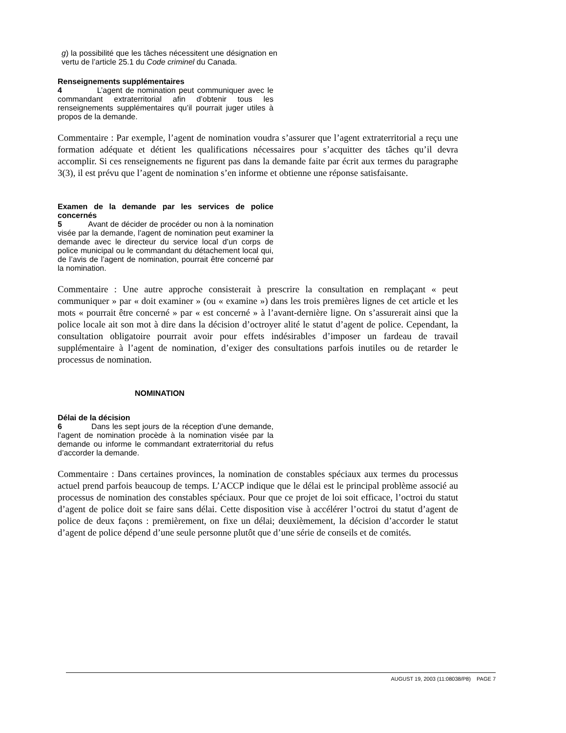g) la possibilité que les tâches nécessitent une désignation en vertu de l’article 25.1 du Code criminel du Canada.
Renseignements supplémentaires
4 L’agent de nomination peut communiquer avec le commandant extraterritorial afin d’obtenir tous les renseignements supplémentaires qu’il pourrait juger utiles à propos de la demande.
Commentaire : Par exemple, l’agent de nomination voudra s’assurer que l’agent extraterritorial a reçu une formation adéquate et détient les qualifications nécessaires pour s’acquitter des tâches qu’il devra accomplir. Si ces renseignements ne figurent pas dans la demande faite par écrit aux termes du paragraphe 3(3), il est prévu que l’agent de nomination s’en informe et obtienne une réponse satisfaisante.
Examen de la demande par les services de police concernés
5 Avant de décider de procéder ou non à la nomination visée par la demande, l’agent de nomination peut examiner la demande avec le directeur du service local d’un corps de police municipal ou le commandant du détachement local qui, de l’avis de l’agent de nomination, pourrait être concerné par la nomination.
Commentaire : Une autre approche consisterait à prescrire la consultation en remplaçant « peut communiquer » par « doit examiner » (ou « examine ») dans les trois premières lignes de cet article et les mots « pourrait être concerné » par « est concerné » à l’avant-dernière ligne. On s’assurerait ainsi que la police locale ait son mot à dire dans la décision d’octroyer alité le statut d’agent de police. Cependant, la consultation obligatoire pourrait avoir pour effets indésirables d’imposer un fardeau de travail supplémentaire à l’agent de nomination, d’exiger des consultations parfois inutiles ou de retarder le processus de nomination.
NOMINATION
Délai de la décision
6 Dans les sept jours de la réception d’une demande, l’agent de nomination procède à la nomination visée par la demande ou informe le commandant extraterritorial du refus d’accorder la demande.
Commentaire : Dans certaines provinces, la nomination de constables spéciaux aux termes du processus actuel prend parfois beaucoup de temps. L’ACCP indique que le délai est le principal problème associé au processus de nomination des constables spéciaux. Pour que ce projet de loi soit efficace, l’octroi du statut d’agent de police doit se faire sans délai. Cette disposition vise à accélérer l’octroi du statut d’agent de police de deux façons : premièrement, on fixe un délai; deuxièmement, la décision d’accorder le statut d’agent de police dépend d’une seule personne plutôt que d’une série de conseils et de comités.
AUGUST 19, 2003 (11:08038/P8) PAGE 7